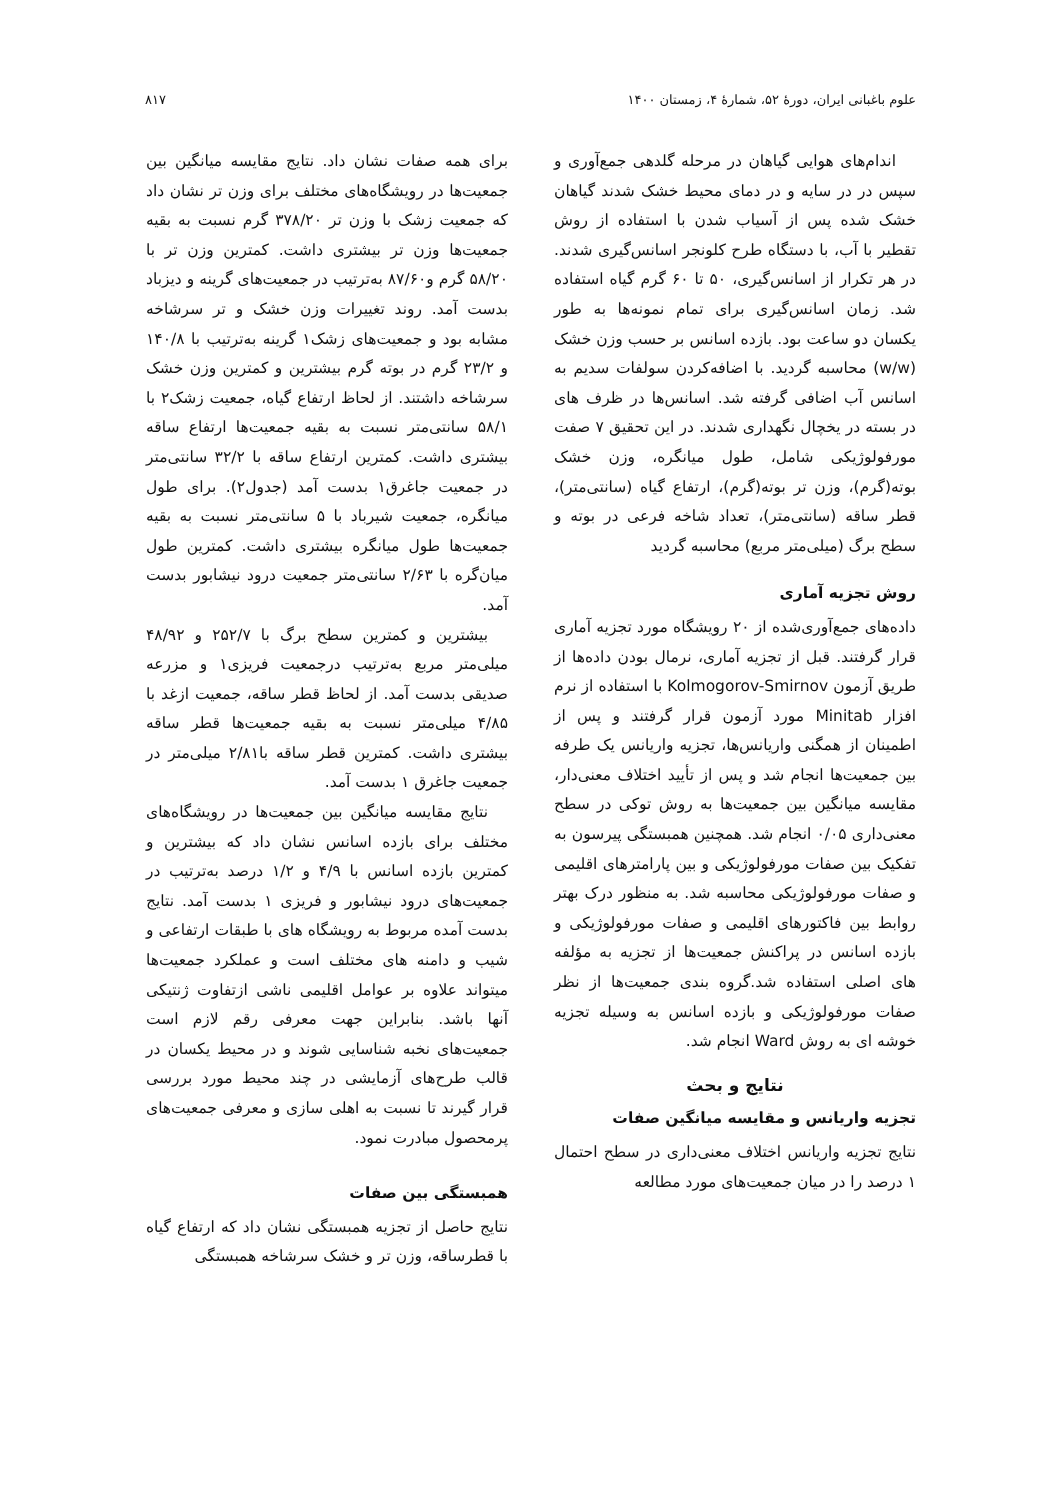علوم باغبانی ایران، دورهٔ ۵۲، شمارهٔ ۴، زمستان ۱۴۰۰ ۸۱۷
اندام‌های هوایی گیاهان در مرحله گلدهی جمع‌آوری و سپس در در سایه و در دمای محیط خشک شدند گیاهان خشک شده پس از آسیاب شدن با استفاده از روش تقطیر با آب، با دستگاه طرح کلونجر اسانس‌گیری شدند. در هر تکرار از اسانس‌گیری، ۵۰ تا ۶۰ گرم گیاه استفاده شد. زمان اسانس‌گیری برای تمام نمونه‌ها به طور یکسان دو ساعت بود. بازده اسانس بر حسب وزن خشک (w/w) محاسبه گردید. با اضافه‌کردن سولفات سدیم به اسانس آب اضافی گرفته شد. اسانس‌ها در ظرف های در بسته در یخچال نگهداری شدند. در این تحقیق ۷ صفت مورفولوژیکی شامل، طول میانگره، وزن خشک بوته(گرم)، وزن تر بوته(گرم)، ارتفاع گیاه (سانتی‌متر)، قطر ساقه (سانتی‌متر)، تعداد شاخه فرعی در بوته و سطح برگ (میلی‌متر مربع) محاسبه گردید
روش تجزیه آماری
داده‌های جمع‌آوری‌شده از ۲۰ رویشگاه مورد تجزیه آماری قرار گرفتند. قبل از تجزیه آماری، نرمال بودن داده‌ها از طریق آزمون Kolmogorov-Smirnov با استفاده از نرم افزار Minitab مورد آزمون قرار گرفتند و پس از اطمینان از همگنی واریانس‌ها، تجزیه واریانس یک طرفه بین جمعیت‌ها انجام شد و پس از تأیید اختلاف معنی‌دار، مقایسه میانگین بین جمعیت‌ها به روش توکی در سطح معنی‌داری ۰/۰۵ انجام شد. همچنین همبستگی پیرسون به تفکیک بین صفات مورفولوژیکی و بین پارامترهای اقلیمی و صفات مورفولوژیکی محاسبه شد. به منظور درک بهتر روابط بین فاکتورهای اقلیمی و صفات مورفولوژیکی و بازده اسانس در پراکنش جمعیت‌ها از تجزیه به مؤلفه های اصلی استفاده شد.گروه بندی جمعیت‌ها از نظر صفات مورفولوژیکی و بازده اسانس به وسیله تجزیه خوشه ای به روش Ward انجام شد.
نتایج و بحث
تجزیه واریانس و مقایسه میانگین صفات
نتایج تجزیه واریانس اختلاف معنی‌داری در سطح احتمال ۱ درصد را در میان جمعیت‌های مورد مطالعه
برای همه صفات نشان داد. نتایج مقایسه میانگین بین جمعیت‌ها در رویشگاه‌های مختلف برای وزن تر نشان داد که جمعیت زشک با وزن تر ۳۷۸/۲۰ گرم نسبت به بقیه جمعیت‌ها وزن تر بیشتری داشت. کمترین وزن تر با ۵۸/۲۰ گرم و۸۷/۶۰ به‌ترتیب در جمعیت‌های گرینه و دیزباد بدست آمد. روند تغییرات وزن خشک و تر سرشاخه مشابه بود و جمعیت‌های زشک۱ گرینه به‌ترتیب با ۱۴۰/۸ و ۲۳/۲ گرم در بوته گرم بیشترین و کمترین وزن خشک سرشاخه داشتند. از لحاظ ارتفاع گیاه، جمعیت زشک۲ با ۵۸/۱ سانتی‌متر نسبت به بقیه جمعیت‌ها ارتفاع ساقه بیشتری داشت. کمترین ارتفاع ساقه با ۳۲/۲ سانتی‌متر در جمعیت جاغرق۱ بدست آمد (جدول۲). برای طول میانگره، جمعیت شیرباد با ۵ سانتی‌متر نسبت به بقیه جمعیت‌ها طول میانگره بیشتری داشت. کمترین طول میان‌گره با ۲/۶۳ سانتی‌متر جمعیت درود نیشابور بدست آمد.
بیشترین و کمترین سطح برگ با ۲۵۲/۷ و ۴۸/۹۲ میلی‌متر مربع به‌ترتیب درجمعیت فریزی۱ و مزرعه صدیقی بدست آمد. از لحاظ قطر ساقه، جمعیت ازغد با ۴/۸۵ میلی‌متر نسبت به بقیه جمعیت‌ها قطر ساقه بیشتری داشت. کمترین قطر ساقه با۲/۸۱ میلی‌متر در جمعیت جاغرق ۱ بدست آمد.
نتایج مقایسه میانگین بین جمعیت‌ها در رویشگاه‌های مختلف برای بازده اسانس نشان داد که بیشترین و کمترین بازده اسانس با ۴/۹ و ۱/۲ درصد به‌ترتیب در جمعیت‌های درود نیشابور و فریزی ۱ بدست آمد. نتایج بدست آمده مربوط به رویشگاه های با طبقات ارتفاعی و شیب و دامنه های مختلف است و عملکرد جمعیت‌ها میتواند علاوه بر عوامل اقلیمی ناشی ازتفاوت ژنتیکی آنها باشد. بنابراین جهت معرفی رقم لازم است جمعیت‌های نخبه شناسایی شوند و در محیط یکسان در قالب طرح‌های آزمایشی در چند محیط مورد بررسی قرار گیرند تا نسبت به اهلی سازی و معرفی جمعیت‌های پرمحصول مبادرت نمود.
همبستگی بین صفات
نتایج حاصل از تجزیه همبستگی نشان داد که ارتفاع گیاه با قطرساقه، وزن تر و خشک سرشاخه همبستگی